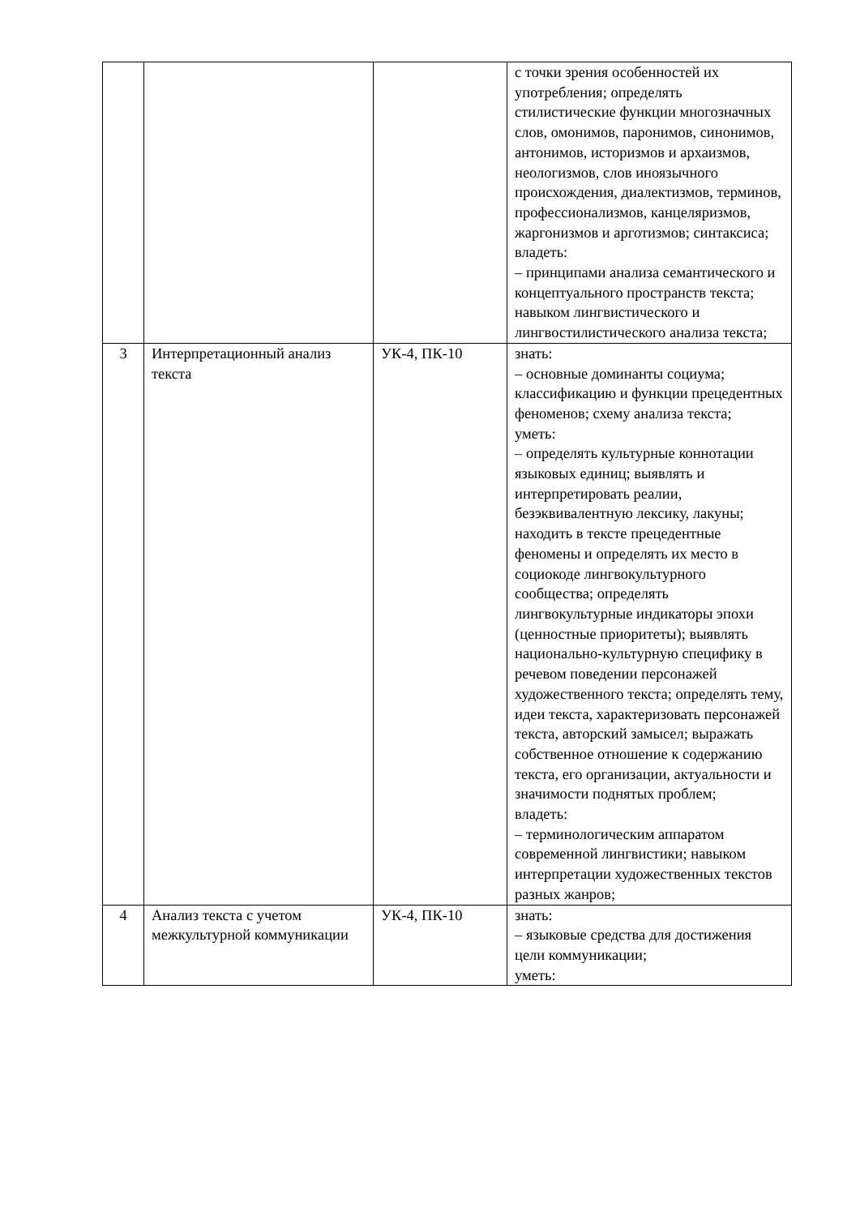| | | | с точки зрения особенностей их употребления; определять стилистические функции многозначных слов, омонимов, паронимов, синонимов, антонимов, историзмов и архаизмов, неологизмов, слов иноязычного происхождения, диалектизмов, терминов, профессионализмов, канцеляризмов, жаргонизмов и арготизмов; синтаксиса; владеть: – принципами анализа семантического и концептуального пространств текста; навыком лингвистического и лингвостилистического анализа текста; |
| 3 | Интерпретационный анализ текста | УК-4, ПК-10 | знать: – основные доминанты социума; классификацию и функции прецедентных феноменов; схему анализа текста; уметь: – определять культурные коннотации языковых единиц; выявлять и интерпретировать реалии, безэквивалентную лексику, лакуны; находить в тексте прецедентные феномены и определять их место в социокоде лингвокультурного сообщества; определять лингвокультурные индикаторы эпохи (ценностные приоритеты); выявлять национально-культурную специфику в речевом поведении персонажей художественного текста; определять тему, идеи текста, характеризовать персонажей текста, авторский замысел; выражать собственное отношение к содержанию текста, его организации, актуальности и значимости поднятых проблем; владеть: – терминологическим аппаратом современной лингвистики; навыком интерпретации художественных текстов разных жанров; |
| 4 | Анализ текста с учетом межкультурной коммуникации | УК-4, ПК-10 | знать: – языковые средства для достижения цели коммуникации; уметь: |